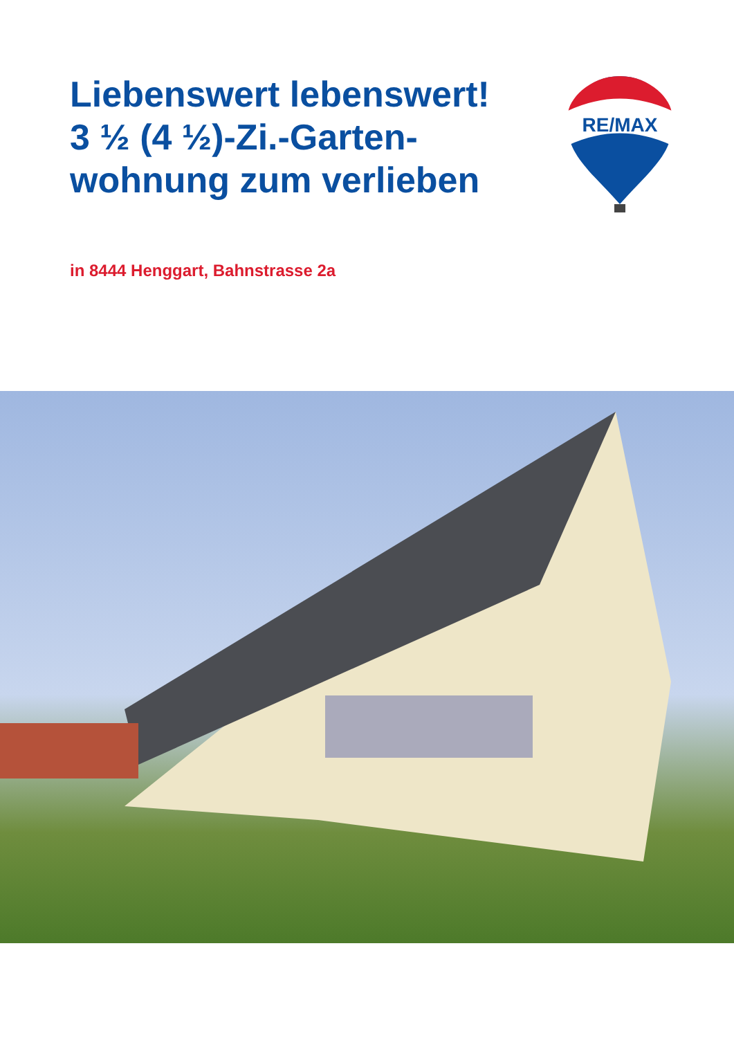Liebenswert lebenswert!
3 ½ (4 ½)-Zi.-Garten-
wohnung zum verlieben
RE/MAX
in 8444 Henggart, Bahnstrasse 2a